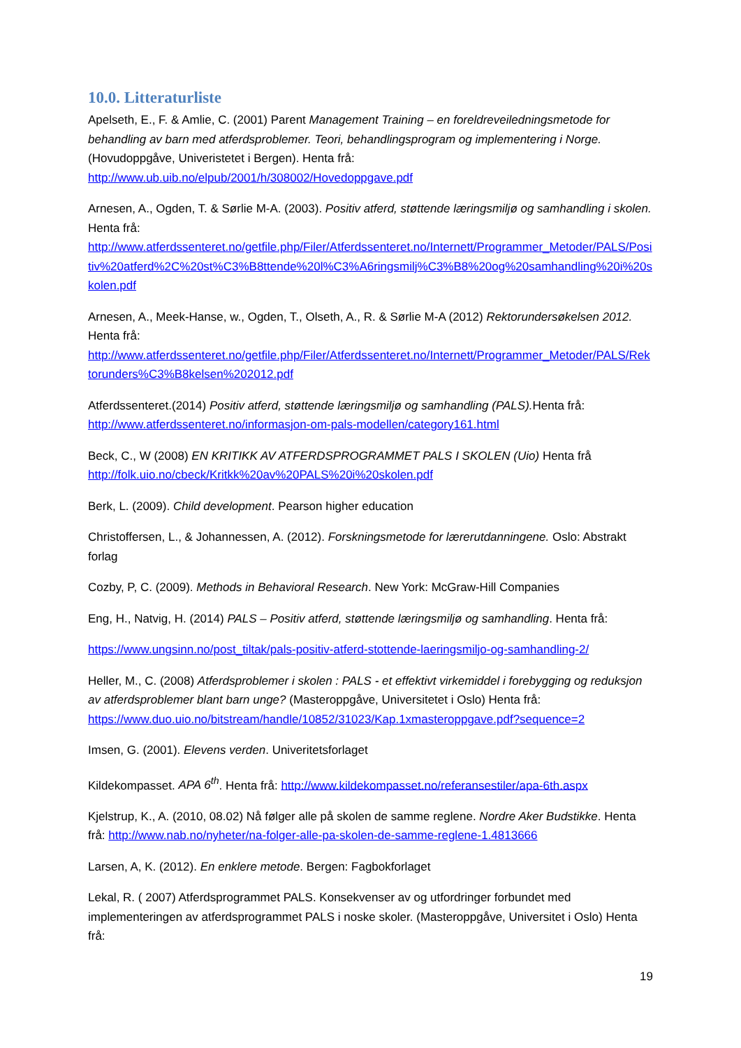10.0. Litteraturliste
Apelseth, E., F. & Amlie, C. (2001) Parent Management Training – en foreldreveiledningsmetode for behandling av barn med atferdsproblemer. Teori, behandlingsprogram og implementering i Norge.(Hovudoppgåve, Univeristetet i Bergen). Henta frå: http://www.ub.uib.no/elpub/2001/h/308002/Hovedoppgave.pdf
Arnesen, A., Ogden, T. & Sørlie M-A. (2003). Positiv atferd, støttende læringsmiljø og samhandling i skolen. Henta frå: http://www.atferdssenteret.no/getfile.php/Filer/Atferdssenteret.no/Internett/Programmer_Metoder/PALS/Positiv%20atferd%2C%20st%C3%B8ttende%20l%C3%A6ringsmilj%C3%B8%20og%20samhandling%20i%20skolen.pdf
Arnesen, A., Meek-Hanse, w., Ogden, T., Olseth, A., R. & Sørlie M-A (2012) Rektorundersøkelsen 2012. Henta frå: http://www.atferdssenteret.no/getfile.php/Filer/Atferdssenteret.no/Internett/Programmer_Metoder/PALS/Rektorunders%C3%B8kelsen%202012.pdf
Atferdssenteret.(2014) Positiv atferd, støttende læringsmiljø og samhandling (PALS). Henta frå: http://www.atferdssenteret.no/informasjon-om-pals-modellen/category161.html
Beck, C., W (2008) EN KRITIKK AV ATFERDSPROGRAMMET PALS I SKOLEN (Uio) Henta frå http://folk.uio.no/cbeck/Kritkk%20av%20PALS%20i%20skolen.pdf
Berk, L. (2009). Child development. Pearson higher education
Christoffersen, L., & Johannessen, A. (2012). Forskningsmetode for lærerutdanningene. Oslo: Abstrakt forlag
Cozby, P, C. (2009). Methods in Behavioral Research. New York: McGraw-Hill Companies
Eng, H., Natvig, H. (2014) PALS – Positiv atferd, støttende læringsmiljø og samhandling. Henta frå:
https://www.ungsinn.no/post_tiltak/pals-positiv-atferd-stottende-laeringsmiljo-og-samhandling-2/
Heller, M., C. (2008) Atferdsproblemer i skolen : PALS - et effektivt virkemiddel i forebygging og reduksjon av atferdsproblemer blant barn unge? (Masteroppgåve, Universitetet i Oslo) Henta frå: https://www.duo.uio.no/bitstream/handle/10852/31023/Kap.1xmasteroppgave.pdf?sequence=2
Imsen, G. (2001). Elevens verden. Univeritetsforlaget
Kildekompasset. APA 6<sup>th</sup>. Henta frå: http://www.kildekompasset.no/referansestiler/apa-6th.aspx
Kjelstrup, K., A. (2010, 08.02) Nå følger alle på skolen de samme reglene. Nordre Aker Budstikke. Henta frå: http://www.nab.no/nyheter/na-folger-alle-pa-skolen-de-samme-reglene-1.4813666
Larsen, A, K. (2012). En enklere metode. Bergen: Fagbokforlaget
Lekal, R. ( 2007) Atferdsprogrammet PALS. Konsekvenser av og utfordringer forbundet med implementeringen av atferdsprogrammet PALS i noske skoler. (Masteroppgåve, Universitet i Oslo) Henta frå:
19